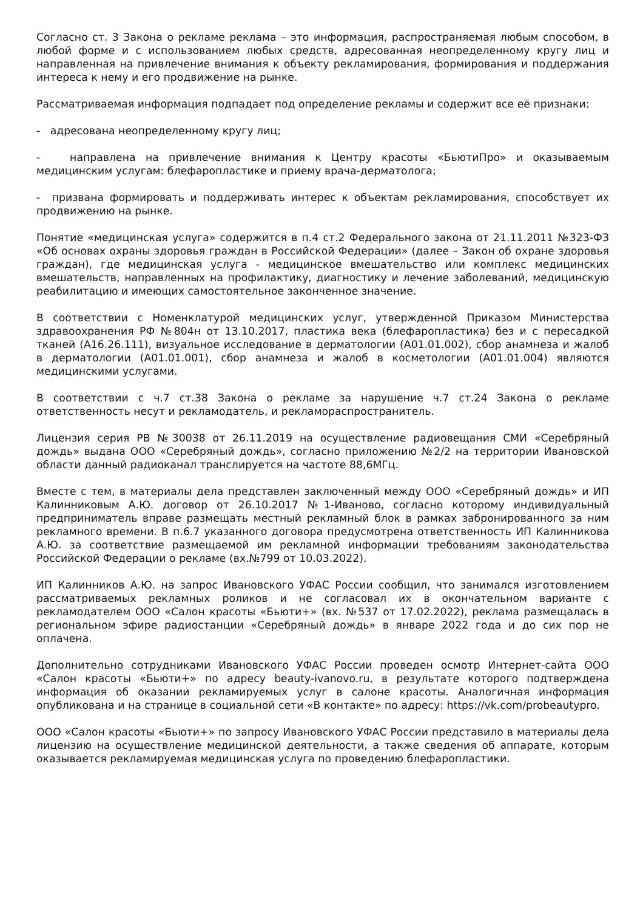Согласно ст. 3 Закона о рекламе реклама – это информация, распространяемая любым способом, в любой форме и с использованием любых средств, адресованная неопределенному кругу лиц и направленная на привлечение внимания к объекту рекламирования, формирования и поддержания интереса к нему и его продвижение на рынке.
Рассматриваемая информация подпадает под определение рекламы и содержит все её признаки:
- адресована неопределенному кругу лиц;
- направлена на привлечение внимания к Центру красоты «БьютиПро» и оказываемым медицинским услугам: блефаропластике и приему врача-дерматолога;
- призвана формировать и поддерживать интерес к объектам рекламирования, способствует их продвижению на рынке.
Понятие «медицинская услуга» содержится в п.4 ст.2 Федерального закона от 21.11.2011 №323-ФЗ «Об основах охраны здоровья граждан в Российской Федерации» (далее – Закон об охране здоровья граждан), где медицинская услуга - медицинское вмешательство или комплекс медицинских вмешательств, направленных на профилактику, диагностику и лечение заболеваний, медицинскую реабилитацию и имеющих самостоятельное законченное значение.
В соответствии с Номенклатурой медицинских услуг, утвержденной Приказом Министерства здравоохранения РФ №804н от 13.10.2017, пластика века (блефаропластика) без и с пересадкой тканей (A16.26.111), визуальное исследование в дерматологии (A01.01.002), сбор анамнеза и жалоб в дерматологии (A01.01.001), сбор анамнеза и жалоб в косметологии (A01.01.004) являются медицинскими услугами.
В соответствии с ч.7 ст.38 Закона о рекламе за нарушение ч.7 ст.24 Закона о рекламе ответственность несут и рекламодатель, и рекламораспространитель.
Лицензия серия РВ №30038 от 26.11.2019 на осуществление радиовещания СМИ «Серебряный дождь» выдана ООО «Серебряный дождь», согласно приложению №2/2 на территории Ивановской области данный радиоканал транслируется на частоте 88,6МГц.
Вместе с тем, в материалы дела представлен заключенный между ООО «Серебряный дождь» и ИП Калинниковым А.Ю. договор от 26.10.2017 №1-Иваново, согласно которому индивидуальный предприниматель вправе размещать местный рекламный блок в рамках забронированного за ним рекламного времени. В п.6.7 указанного договора предусмотрена ответственность ИП Калинникова А.Ю. за соответствие размещаемой им рекламной информации требованиям законодательства Российской Федерации о рекламе (вх.№799 от 10.03.2022).
ИП Калинников А.Ю. на запрос Ивановского УФАС России сообщил, что занимался изготовлением рассматриваемых рекламных роликов и не согласовал их в окончательном варианте с рекламодателем ООО «Салон красоты «Бьюти+» (вх. №537 от 17.02.2022), реклама размещалась в региональном эфире радиостанции «Серебряный дождь» в январе 2022 года и до сих пор не оплачена.
Дополнительно сотрудниками Ивановского УФАС России проведен осмотр Интернет-сайта ООО «Салон красоты «Бьюти+» по адресу beauty-ivanovo.ru, в результате которого подтверждена информация об оказании рекламируемых услуг в салоне красоты. Аналогичная информация опубликована и на странице в социальной сети «В контакте» по адресу: https://vk.com/probeautypro.
ООО «Салон красоты «Бьюти+» по запросу Ивановского УФАС России представило в материалы дела лицензию на осуществление медицинской деятельности, а также сведения об аппарате, которым оказывается рекламируемая медицинская услуга по проведению блефаропластики.